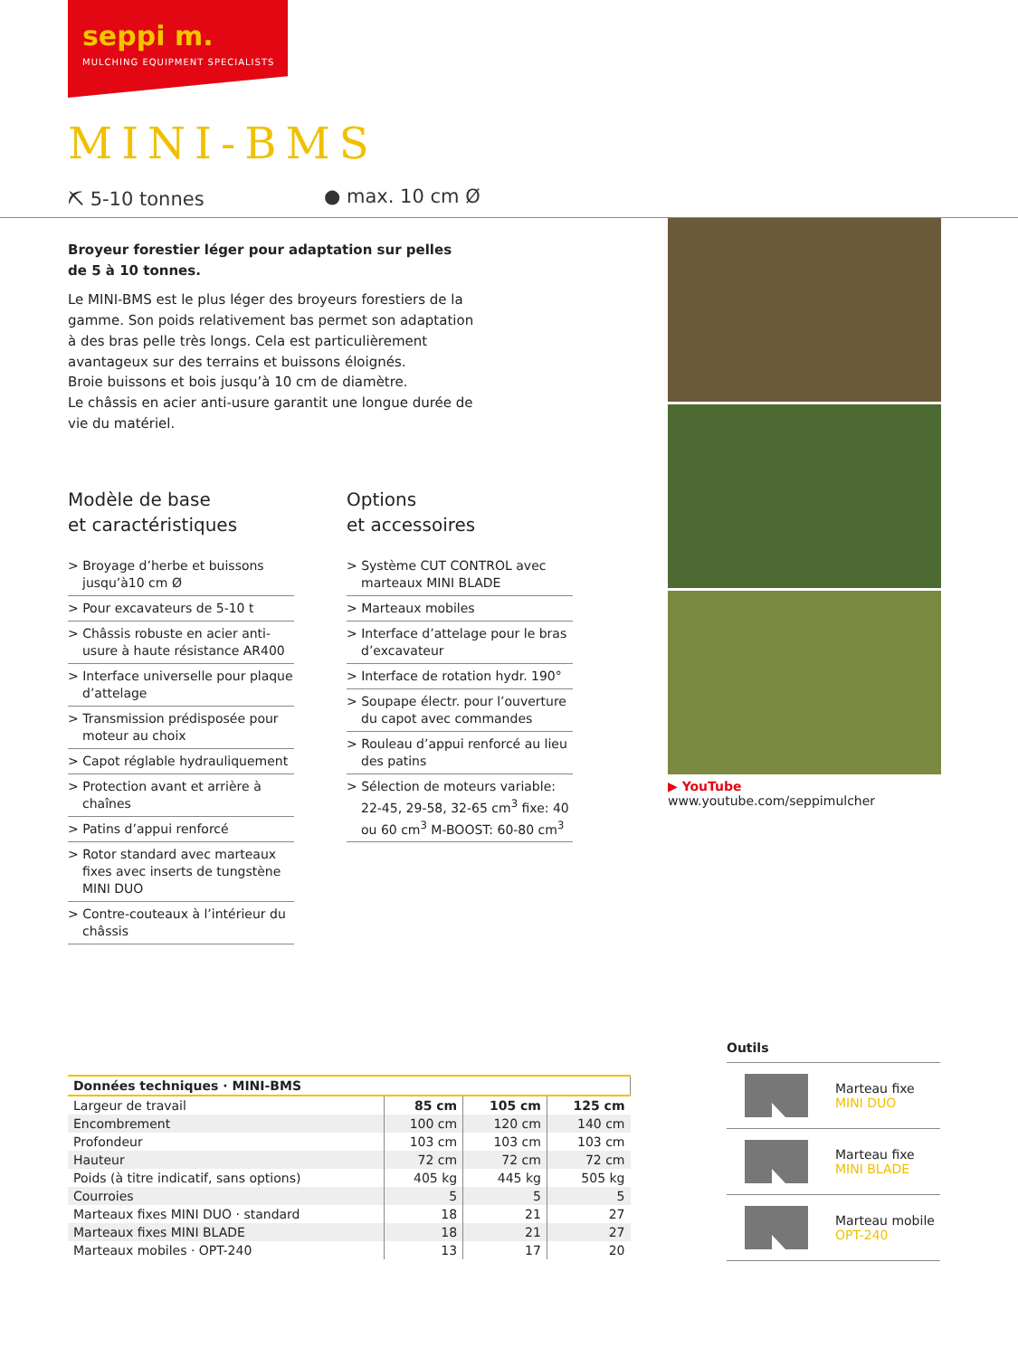seppi m.
MULCHING EQUIPMENT SPECIALISTS
MINI-BMS
⛏ 5-10 tonnes ● max. 10 cm Ø
Broyeur forestier léger pour adaptation sur pelles
de 5 à 10 tonnes.
Le MINI-BMS est le plus léger des broyeurs forestiers de la gamme. Son poids relativement bas permet son adaptation à des bras pelle très longs. Cela est particulièrement avantageux sur des terrains et buissons éloignés.
Broie buissons et bois jusqu’à 10 cm de diamètre.
Le châssis en acier anti-usure garantit une longue durée de vie du matériel.
Modèle de base
et caractéristiques
> Broyage d’herbe et buissons jusqu’à10 cm Ø
> Pour excavateurs de 5-10 t
> Châssis robuste en acier anti-usure à haute résistance AR400
> Interface universelle pour plaque d’attelage
> Transmission prédisposée pour moteur au choix
> Capot réglable hydrauliquement
> Protection avant et arrière à chaînes
> Patins d’appui renforcé
> Rotor standard avec marteaux fixes avec inserts de tungstène MINI DUO
> Contre-couteaux à l’intérieur du châssis
Options
et accessoires
> Système CUT CONTROL avec marteaux MINI BLADE
> Marteaux mobiles
> Interface d’attelage pour le bras d’excavateur
> Interface de rotation hydr. 190°
> Soupape électr. pour l’ouverture du capot avec commandes
> Rouleau d’appui renforcé au lieu des patins
> Sélection de moteurs variable: 22-45, 29-58, 32-65 cm<sup>3</sup> fixe: 40 ou 60 cm<sup>3</sup> M-BOOST: 60-80 cm<sup>3</sup>
▶ YouTube www.youtube.com/seppimulcher
| Données techniques · MINI-BMS | | | |
| --- | --- | --- | --- |
| Largeur de travail | 85 cm | 105 cm | 125 cm |
| Encombrement | 100 cm | 120 cm | 140 cm |
| Profondeur | 103 cm | 103 cm | 103 cm |
| Hauteur | 72 cm | 72 cm | 72 cm |
| Poids (à titre indicatif, sans options) | 405 kg | 445 kg | 505 kg |
| Courroies | 5 | 5 | 5 |
| Marteaux fixes MINI DUO · standard | 18 | 21 | 27 |
| Marteaux fixes MINI BLADE | 18 | 21 | 27 |
| Marteaux mobiles · OPT-240 | 13 | 17 | 20 |
Outils
Marteau fixe
MINI DUO
Marteau fixe
MINI BLADE
Marteau mobile
OPT-240